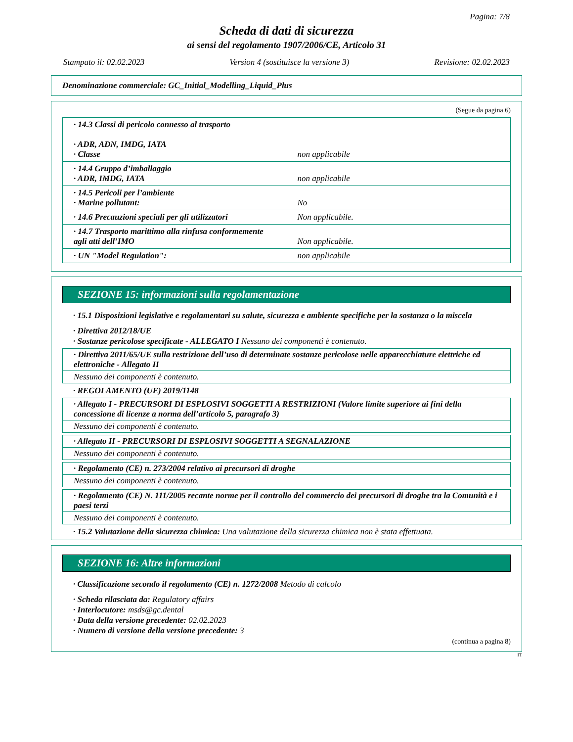Pagina: 7/8
Scheda di dati di sicurezza
ai sensi del regolamento 1907/2006/CE, Articolo 31
Stampato il: 02.02.2023 Version 4 (sostituisce la versione 3) Revisione: 02.02.2023
Denominazione commerciale: GC_Initial_Modelling_Liquid_Plus
(Segue da pagina 6)
| · 14.3 Classi di pericolo connesso al trasporto · ADR, ADN, IMDG, IATA · Classe | non applicabile |
| · 14.4 Gruppo d’imballaggio · ADR, IMDG, IATA | non applicabile |
| · 14.5 Pericoli per l’ambiente · Marine pollutant: | No |
| · 14.6 Precauzioni speciali per gli utilizzatori | Non applicabile. |
| · 14.7 Trasporto marittimo alla rinfusa conformemente agli atti dell’IMO | Non applicabile. |
| · UN "Model Regulation": | non applicabile |
SEZIONE 15: informazioni sulla regolamentazione
· 15.1 Disposizioni legislative e regolamentari su salute, sicurezza e ambiente specifiche per la sostanza o la miscela
· Direttiva 2012/18/UE
· Sostanze pericolose specificate - ALLEGATO I Nessuno dei componenti è contenuto.
· Direttiva 2011/65/UE sulla restrizione dell’uso di determinate sostanze pericolose nelle apparecchiature elettriche ed elettroniche - Allegato II
Nessuno dei componenti è contenuto.
· REGOLAMENTO (UE) 2019/1148
· Allegato I - PRECURSORI DI ESPLOSIVI SOGGETTI A RESTRIZIONI (Valore limite superiore ai fini della concessione di licenze a norma dell’articolo 5, paragrafo 3)
Nessuno dei componenti è contenuto.
· Allegato II - PRECURSORI DI ESPLOSIVI SOGGETTI A SEGNALAZIONE
Nessuno dei componenti è contenuto.
· Regolamento (CE) n. 273/2004 relativo ai precursori di droghe
Nessuno dei componenti è contenuto.
· Regolamento (CE) N. 111/2005 recante norme per il controllo del commercio dei precursori di droghe tra la Comunità e i paesi terzi
Nessuno dei componenti è contenuto.
· 15.2 Valutazione della sicurezza chimica: Una valutazione della sicurezza chimica non è stata effettuata.
SEZIONE 16: Altre informazioni
· Classificazione secondo il regolamento (CE) n. 1272/2008 Metodo di calcolo
· Scheda rilasciata da: Regulatory affairs
· Interlocutore: msds@gc.dental
· Data della versione precedente: 02.02.2023
· Numero di versione della versione precedente: 3
(continua a pagina 8)
IT